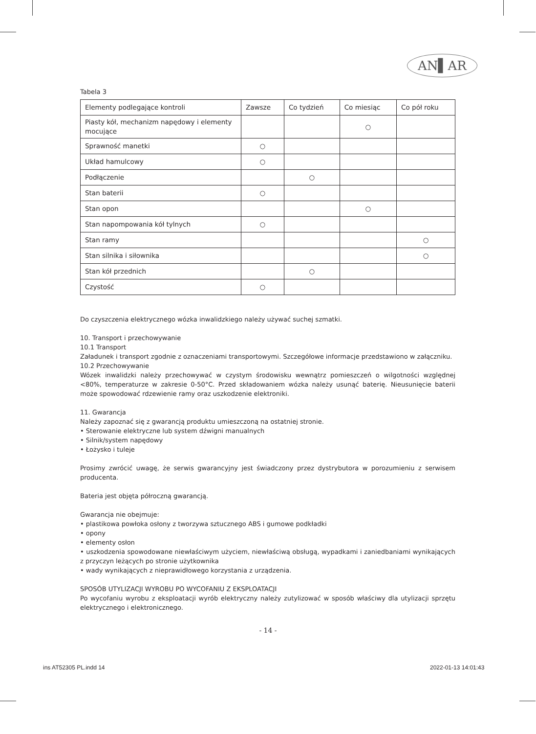AN▌AR
Tabela 3
| Elementy podlegające kontroli | Zawsze | Co tydzień | Co miesiąc | Co pół roku |
| Piasty kół, mechanizm napędowy i elementy mocujące | | | ○ | |
| Sprawność manetki | ○ | | | |
| Układ hamulcowy | ○ | | | |
| Podłączenie | | ○ | | |
| Stan baterii | ○ | | | |
| Stan opon | | | ○ | |
| Stan napompowania kół tylnych | ○ | | | |
| Stan ramy | | | | ○ |
| Stan silnika i siłownika | | | | ○ |
| Stan kół przednich | | ○ | | |
| Czystość | ○ | | | |
Do czyszczenia elektrycznego wózka inwalidzkiego należy używać suchej szmatki.
10. Transport i przechowywanie
10.1 Transport
Załadunek i transport zgodnie z oznaczeniami transportowymi. Szczegółowe informacje przedstawiono w załączniku.
10.2 Przechowywanie
Wózek inwalidzki należy przechowywać w czystym środowisku wewnątrz pomieszczeń o wilgotności względnej <80%, temperaturze w zakresie 0-50°C. Przed składowaniem wózka należy usunąć baterię. Nieusunięcie baterii może spowodować rdzewienie ramy oraz uszkodzenie elektroniki.
11. Gwarancja
Należy zapoznać się z gwarancją produktu umieszczoną na ostatniej stronie.
• Sterowanie elektryczne lub system dźwigni manualnych
• Silnik/system napędowy
• Łożysko i tuleje
Prosimy zwrócić uwagę, że serwis gwarancyjny jest świadczony przez dystrybutora w porozumieniu z serwisem producenta.
Bateria jest objęta półroczną gwarancją.
Gwarancja nie obejmuje:
• plastikowa powłoka osłony z tworzywa sztucznego ABS i gumowe podkładki
• opony
• elementy osłon
• uszkodzenia spowodowane niewłaściwym użyciem, niewłaściwą obsługą, wypadkami i zaniedbaniami wynikających z przyczyn leżących po stronie użytkownika
• wady wynikających z nieprawidłowego korzystania z urządzenia.
SPOSÓB UTYLIZACJI WYROBU PO WYCOFANIU Z EKSPLOATACJI
Po wycofaniu wyrobu z eksploatacji wyrób elektryczny należy zutylizować w sposób właściwy dla utylizacji sprzętu elektrycznego i elektronicznego.
- 14 -
ins AT52305 PL.indd 14 2022-01-13 14:01:43